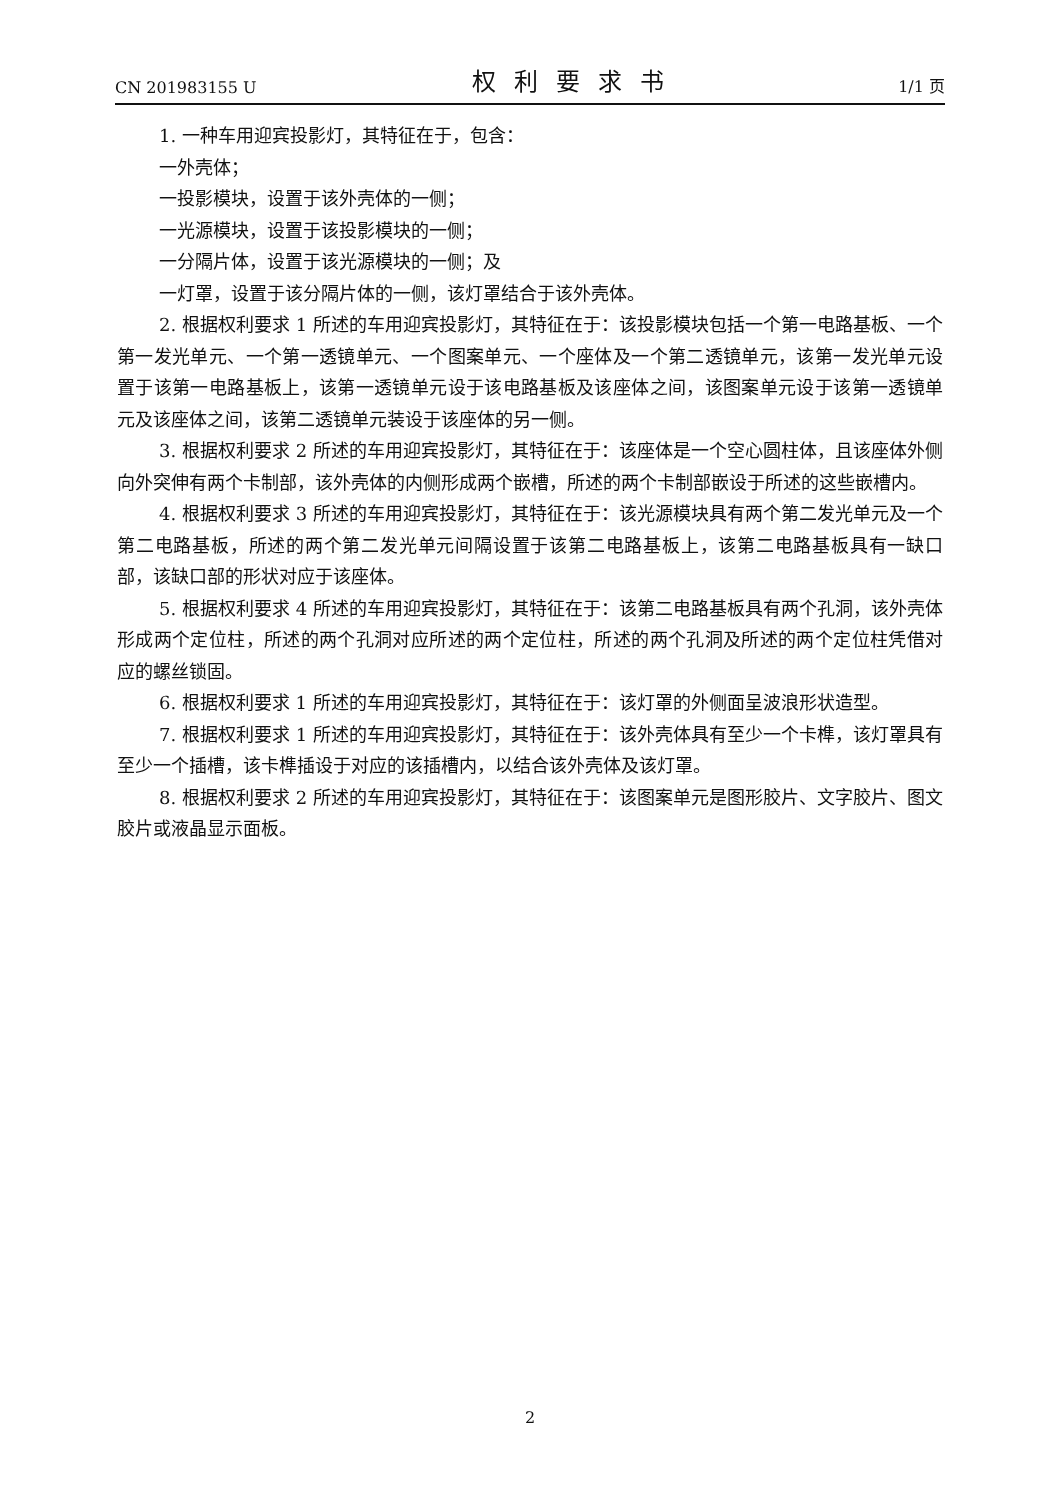CN 201983155 U 权利要求书 1/1 页
1. 一种车用迎宾投影灯，其特征在于，包含：
一外壳体；
一投影模块，设置于该外壳体的一侧；
一光源模块，设置于该投影模块的一侧；
一分隔片体，设置于该光源模块的一侧；及
一灯罩，设置于该分隔片体的一侧，该灯罩结合于该外壳体。
2. 根据权利要求 1 所述的车用迎宾投影灯，其特征在于：该投影模块包括一个第一电路基板、一个第一发光单元、一个第一透镜单元、一个图案单元、一个座体及一个第二透镜单元，该第一发光单元设置于该第一电路基板上，该第一透镜单元设于该电路基板及该座体之间，该图案单元设于该第一透镜单元及该座体之间，该第二透镜单元装设于该座体的另一侧。
3. 根据权利要求 2 所述的车用迎宾投影灯，其特征在于：该座体是一个空心圆柱体，且该座体外侧向外突伸有两个卡制部，该外壳体的内侧形成两个嵌槽，所述的两个卡制部嵌设于所述的这些嵌槽内。
4. 根据权利要求 3 所述的车用迎宾投影灯，其特征在于：该光源模块具有两个第二发光单元及一个第二电路基板，所述的两个第二发光单元间隔设置于该第二电路基板上，该第二电路基板具有一缺口部，该缺口部的形状对应于该座体。
5. 根据权利要求 4 所述的车用迎宾投影灯，其特征在于：该第二电路基板具有两个孔洞，该外壳体形成两个定位柱，所述的两个孔洞对应所述的两个定位柱，所述的两个孔洞及所述的两个定位柱凭借对应的螺丝锁固。
6. 根据权利要求 1 所述的车用迎宾投影灯，其特征在于：该灯罩的外侧面呈波浪形状造型。
7. 根据权利要求 1 所述的车用迎宾投影灯，其特征在于：该外壳体具有至少一个卡榫，该灯罩具有至少一个插槽，该卡榫插设于对应的该插槽内，以结合该外壳体及该灯罩。
8. 根据权利要求 2 所述的车用迎宾投影灯，其特征在于：该图案单元是图形胶片、文字胶片、图文胶片或液晶显示面板。
2